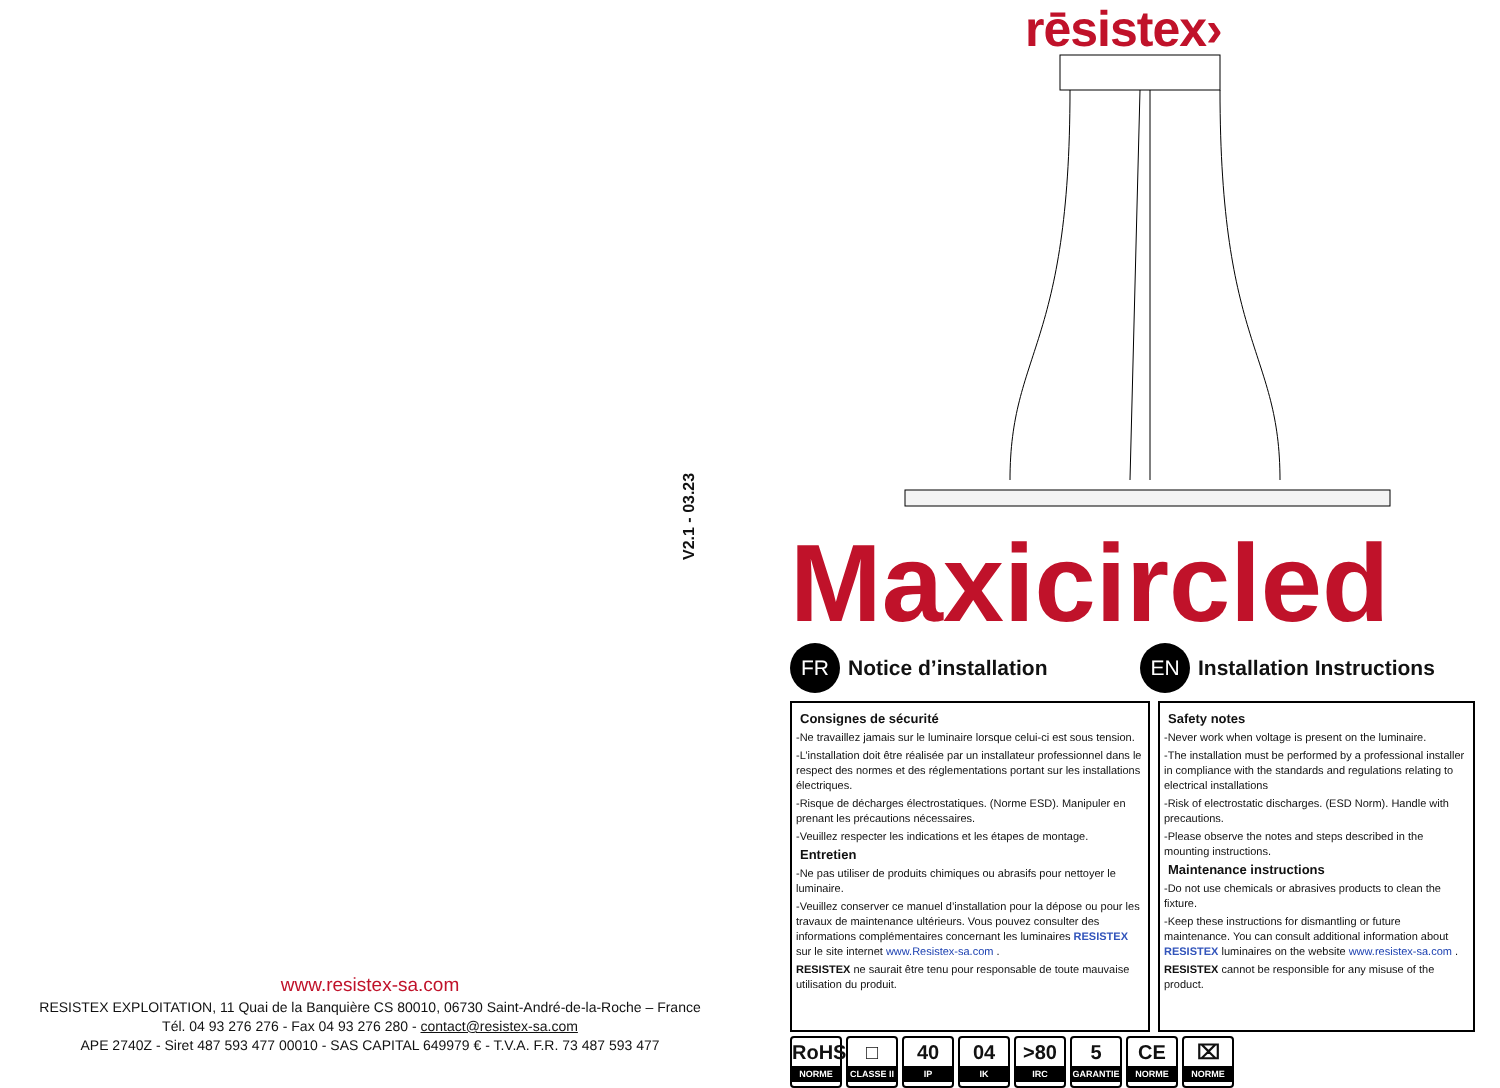V2.1 - 03.23
www.resistex-sa.com
RESISTEX EXPLOITATION, 11 Quai de la Banquière CS 80010, 06730 Saint-André-de-la-Roche – France
Tél. 04 93 276 276 - Fax 04 93 276 280 - contact@resistex-sa.com
APE 2740Z - Siret 487 593 477 00010 - SAS CAPITAL 649979 € - T.V.A. F.R. 73 487 593 477
rēsistex›
Maxicircled
FR
Notice d’installation
EN
Installation Instructions
Consignes de sécurité
-Ne travaillez jamais sur le luminaire lorsque celui-ci est sous tension.
-L’installation doit être réalisée par un installateur professionnel dans le respect des normes et des réglementations portant sur les installations électriques.
-Risque de décharges électrostatiques. (Norme ESD). Manipuler en prenant les précautions nécessaires.
-Veuillez respecter les indications et les étapes de montage.
Entretien
-Ne pas utiliser de produits chimiques ou abrasifs pour nettoyer le luminaire.
-Veuillez conserver ce manuel d’installation pour la dépose ou pour les travaux de maintenance ultérieurs. Vous pouvez consulter des informations complémentaires concernant les luminaires RESISTEX sur le site internet www.Resistex-sa.com .
RESISTEX ne saurait être tenu pour responsable de toute mauvaise utilisation du produit.
Safety notes
-Never work when voltage is present on the luminaire.
-The installation must be performed by a professional installer in compliance with the standards and regulations relating to electrical installations
-Risk of electrostatic discharges. (ESD Norm). Handle with precautions.
-Please observe the notes and steps described in the mounting instructions.
Maintenance instructions
-Do not use chemicals or abrasives products to clean the fixture.
-Keep these instructions for dismantling or future maintenance. You can consult additional information about RESISTEX luminaires on the website www.resistex-sa.com .
RESISTEX cannot be responsible for any misuse of the product.
RoHS
NORME
□
CLASSE II
40
IP
04
IK
>80
IRC
5
GARANTIE
CE
NORME
⌧
NORME